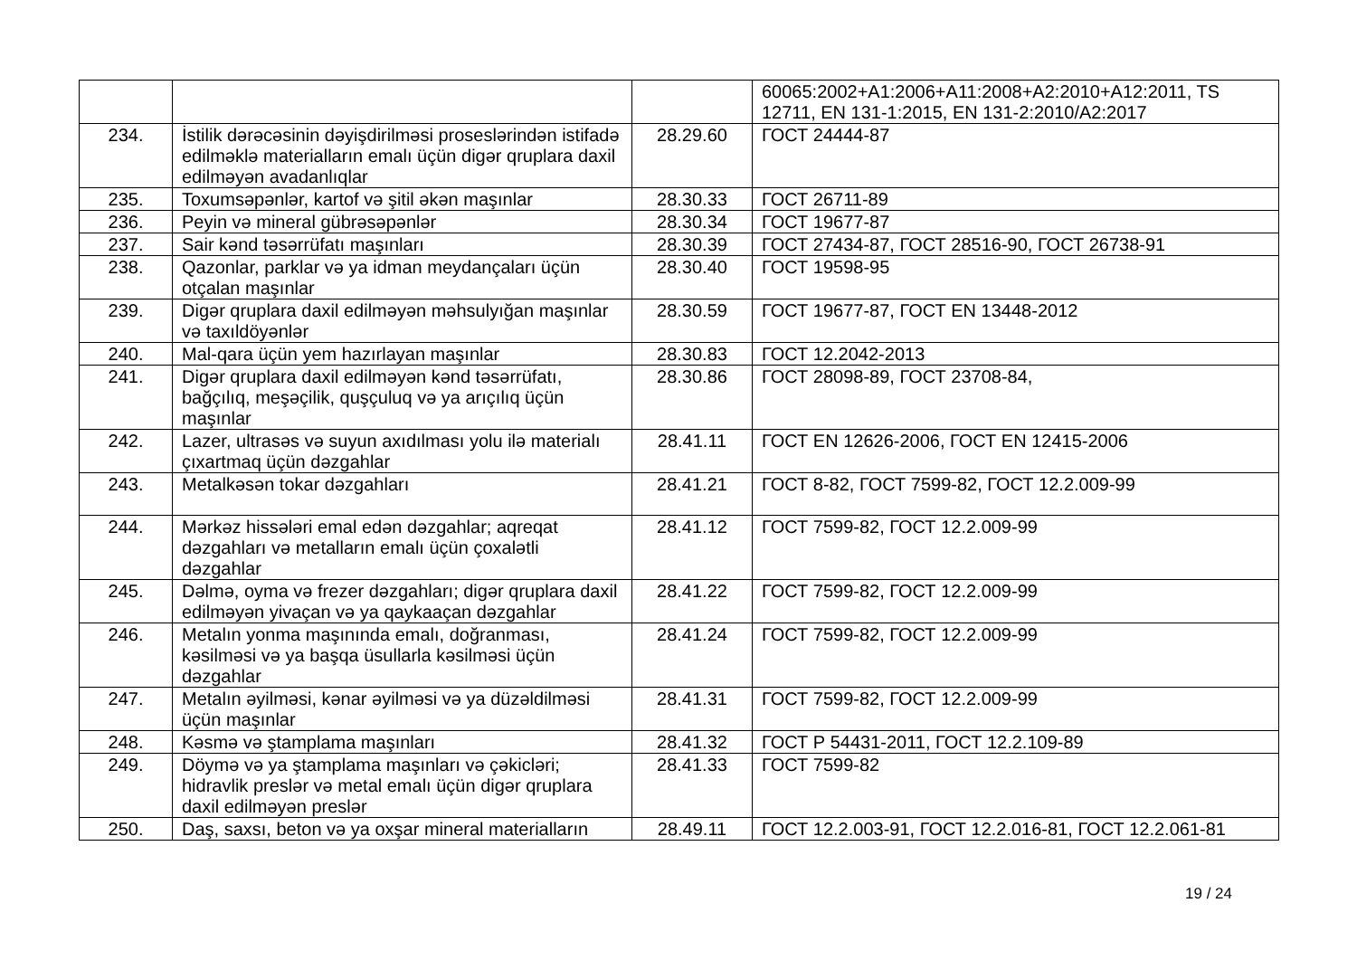| | | | 60065:2002+A1:2006+A11:2008+A2:2010+A12:2011, TS 12711, EN 131-1:2015, EN 131-2:2010/A2:2017 |
| 234. | İstilik dərəcəsinin dəyişdirilməsi proseslərindən istifadə edilməklə materialların emalı üçün digər qruplara daxil edilməyən avadanlıqlar | 28.29.60 | ГОСТ 24444-87 |
| 235. | Toxumsəpənlər, kartof və şitil əkən maşınlar | 28.30.33 | ГОСТ 26711-89 |
| 236. | Peyin və mineral gübrəsəpənlər | 28.30.34 | ГОСТ 19677-87 |
| 237. | Sair kənd təsərrüfatı maşınları | 28.30.39 | ГОСТ 27434-87, ГОСТ 28516-90, ГОСТ 26738-91 |
| 238. | Qazonlar, parklar və ya idman meydançaları üçün otçalan maşınlar | 28.30.40 | ГОСТ 19598-95 |
| 239. | Digər qruplara daxil edilməyən məhsulyığan maşınlar və taxıldöyənlər | 28.30.59 | ГОСТ 19677-87, ГОСТ EN 13448-2012 |
| 240. | Mal-qara üçün yem hazırlayan maşınlar | 28.30.83 | ГОСТ 12.2042-2013 |
| 241. | Digər qruplara daxil edilməyən kənd təsərrüfatı, bağçılıq, meşəçilik, quşçuluq və ya arıçılıq üçün maşınlar | 28.30.86 | ГОСТ 28098-89, ГОСТ 23708-84, |
| 242. | Lazer, ultrasəs və suyun axıdılması yolu ilə materialı çıxartmaq üçün dəzgahlar | 28.41.11 | ГОСТ EN 12626-2006, ГОСТ EN 12415-2006 |
| 243. | Metalkəsən tokar dəzgahları | 28.41.21 | ГОСТ 8-82, ГОСТ 7599-82, ГОСТ 12.2.009-99 |
| 244. | Mərkəz hissələri emal edən dəzgahlar; aqreqat dəzgahları və metalların emalı üçün çoxalətli dəzgahlar | 28.41.12 | ГОСТ 7599-82, ГОСТ 12.2.009-99 |
| 245. | Dəlmə, oyma və frezer dəzgahları; digər qruplara daxil edilməyən yivaçan və ya qaykaaçan dəzgahlar | 28.41.22 | ГОСТ 7599-82, ГОСТ 12.2.009-99 |
| 246. | Metalın yonma maşınında emalı, doğranması, kəsilməsi və ya başqa üsullarla kəsilməsi üçün dəzgahlar | 28.41.24 | ГОСТ 7599-82, ГОСТ 12.2.009-99 |
| 247. | Metalın əyilməsi, kənar əyilməsi və ya düzəldilməsi üçün maşınlar | 28.41.31 | ГОСТ 7599-82, ГОСТ 12.2.009-99 |
| 248. | Kəsmə və ştamplama maşınları | 28.41.32 | ГОСТ Р 54431-2011, ГОСТ 12.2.109-89 |
| 249. | Döymə və ya ştamplama maşınları və çəkicləri; hidravlik preslər və metal emalı üçün digər qruplara daxil edilməyən preslər | 28.41.33 | ГОСТ 7599-82 |
| 250. | Daş, saxsı, beton və ya oxşar mineral materialların | 28.49.11 | ГОСТ 12.2.003-91, ГОСТ 12.2.016-81, ГОСТ 12.2.061-81 |
19 / 24